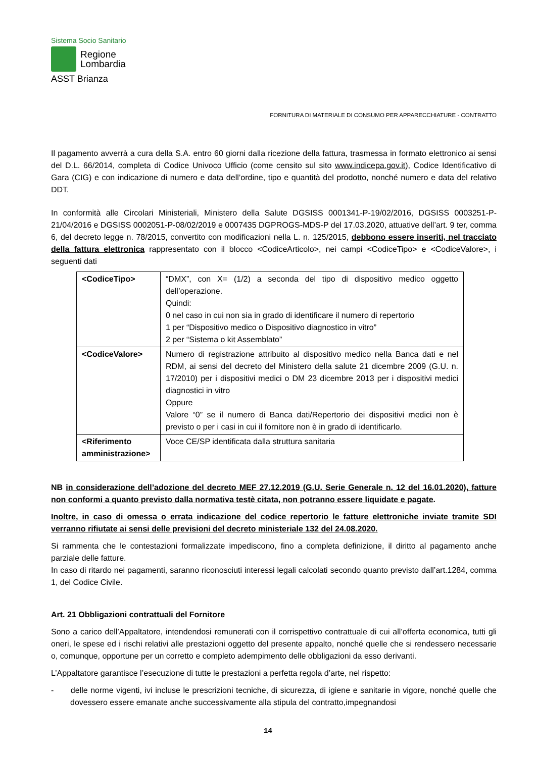Sistema Socio Sanitario
Regione
Lombardia
ASST Brianza
FORNITURA DI MATERIALE DI CONSUMO PER APPARECCHIATURE - CONTRATTO
Il pagamento avverrà a cura della S.A. entro 60 giorni dalla ricezione della fattura, trasmessa in formato elettronico ai sensi del D.L. 66/2014, completa di Codice Univoco Ufficio (come censito sul sito www.indicepa.gov.it), Codice Identificativo di Gara (CIG) e con indicazione di numero e data dell’ordine, tipo e quantità del prodotto, nonché numero e data del relativo DDT.
In conformità alle Circolari Ministeriali, Ministero della Salute DGSISS 0001341-P-19/02/2016, DGSISS 0003251-P-21/04/2016 e DGSISS 0002051-P-08/02/2019 e 0007435 DGPROGS-MDS-P del 17.03.2020, attuative dell’art. 9 ter, comma 6, del decreto legge n. 78/2015, convertito con modificazioni nella L. n. 125/2015, debbono essere inseriti, nel tracciato della fattura elettronica rappresentato con il blocco <CodiceArticolo>, nei campi <CodiceTipo> e <CodiceValore>, i seguenti dati
| <CodiceTipo> | “DMX”, con X= (1/2) a seconda del tipo di dispositivo medico oggetto dell’operazione. Quindi: 0 nel caso in cui non sia in grado di identificare il numero di repertorio 1 per “Dispositivo medico o Dispositivo diagnostico in vitro” 2 per “Sistema o kit Assemblato” |
| <CodiceValore> | Numero di registrazione attribuito al dispositivo medico nella Banca dati e nel RDM, ai sensi del decreto del Ministero della salute 21 dicembre 2009 (G.U. n. 17/2010) per i dispositivi medici o DM 23 dicembre 2013 per i dispositivi medici diagnostici in vitro Oppure Valore “0” se il numero di Banca dati/Repertorio dei dispositivi medici non è previsto o per i casi in cui il fornitore non è in grado di identificarlo. |
| <Riferimento amministrazione> | Voce CE/SP identificata dalla struttura sanitaria |
NB in considerazione dell’adozione del decreto MEF 27.12.2019 (G.U. Serie Generale n. 12 del 16.01.2020), fatture non conformi a quanto previsto dalla normativa testè citata, non potranno essere liquidate e pagate.
Inoltre, in caso di omessa o errata indicazione del codice repertorio le fatture elettroniche inviate tramite SDI verranno rifiutate ai sensi delle previsioni del decreto ministeriale 132 del 24.08.2020.
Si rammenta che le contestazioni formalizzate impediscono, fino a completa definizione, il diritto al pagamento anche parziale delle fatture.
In caso di ritardo nei pagamenti, saranno riconosciuti interessi legali calcolati secondo quanto previsto dall’art.1284, comma 1, del Codice Civile.
Art. 21 Obbligazioni contrattuali del Fornitore
Sono a carico dell’Appaltatore, intendendosi remunerati con il corrispettivo contrattuale di cui all’offerta economica, tutti gli oneri, le spese ed i rischi relativi alle prestazioni oggetto del presente appalto, nonché quelle che si rendessero necessarie o, comunque, opportune per un corretto e completo adempimento delle obbligazioni da esso derivanti.
L’Appaltatore garantisce l’esecuzione di tutte le prestazioni a perfetta regola d’arte, nel rispetto:
- delle norme vigenti, ivi incluse le prescrizioni tecniche, di sicurezza, di igiene e sanitarie in vigore, nonché quelle che dovessero essere emanate anche successivamente alla stipula del contratto,impegnandosi
14